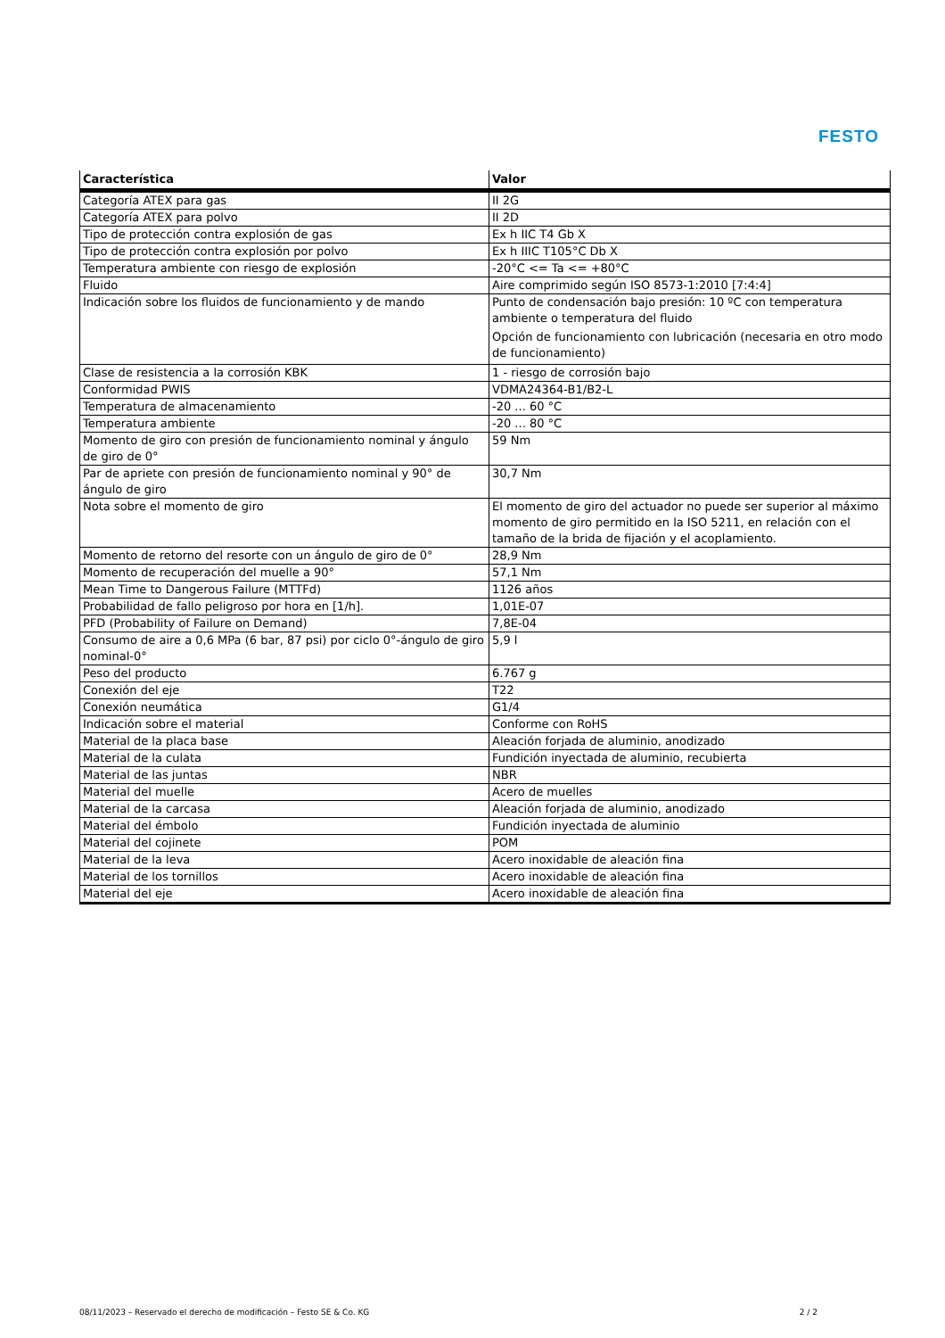FESTO
| Característica | Valor |
| --- | --- |
| Categoría ATEX para gas | II 2G |
| Categoría ATEX para polvo | II 2D |
| Tipo de protección contra explosión de gas | Ex h IIC T4 Gb X |
| Tipo de protección contra explosión por polvo | Ex h IIIC T105°C Db X |
| Temperatura ambiente con riesgo de explosión | -20°C <= Ta <= +80°C |
| Fluido | Aire comprimido según ISO 8573-1:2010 [7:4:4] |
| Indicación sobre los fluidos de funcionamiento y de mando | Punto de condensación bajo presión: 10 ºC con temperatura ambiente o temperatura del fluido Opción de funcionamiento con lubricación (necesaria en otro modo de funcionamiento) |
| Clase de resistencia a la corrosión KBK | 1 - riesgo de corrosión bajo |
| Conformidad PWIS | VDMA24364-B1/B2-L |
| Temperatura de almacenamiento | -20 ... 60 °C |
| Temperatura ambiente | -20 ... 80 °C |
| Momento de giro con presión de funcionamiento nominal y ángulo de giro de 0° | 59 Nm |
| Par de apriete con presión de funcionamiento nominal y 90° de ángulo de giro | 30,7 Nm |
| Nota sobre el momento de giro | El momento de giro del actuador no puede ser superior al máximo momento de giro permitido en la ISO 5211, en relación con el tamaño de la brida de fijación y el acoplamiento. |
| Momento de retorno del resorte con un ángulo de giro de 0° | 28,9 Nm |
| Momento de recuperación del muelle a 90° | 57,1 Nm |
| Mean Time to Dangerous Failure (MTTFd) | 1126 años |
| Probabilidad de fallo peligroso por hora en [1/h]. | 1,01E-07 |
| PFD (Probability of Failure on Demand) | 7,8E-04 |
| Consumo de aire a 0,6 MPa (6 bar, 87 psi) por ciclo 0°-ángulo de giro nominal-0° | 5,9 l |
| Peso del producto | 6.767 g |
| Conexión del eje | T22 |
| Conexión neumática | G1/4 |
| Indicación sobre el material | Conforme con RoHS |
| Material de la placa base | Aleación forjada de aluminio, anodizado |
| Material de la culata | Fundición inyectada de aluminio, recubierta |
| Material de las juntas | NBR |
| Material del muelle | Acero de muelles |
| Material de la carcasa | Aleación forjada de aluminio, anodizado |
| Material del émbolo | Fundición inyectada de aluminio |
| Material del cojinete | POM |
| Material de la leva | Acero inoxidable de aleación fina |
| Material de los tornillos | Acero inoxidable de aleación fina |
| Material del eje | Acero inoxidable de aleación fina |
08/11/2023 – Reservado el derecho de modificación – Festo SE & Co. KG 2 / 2